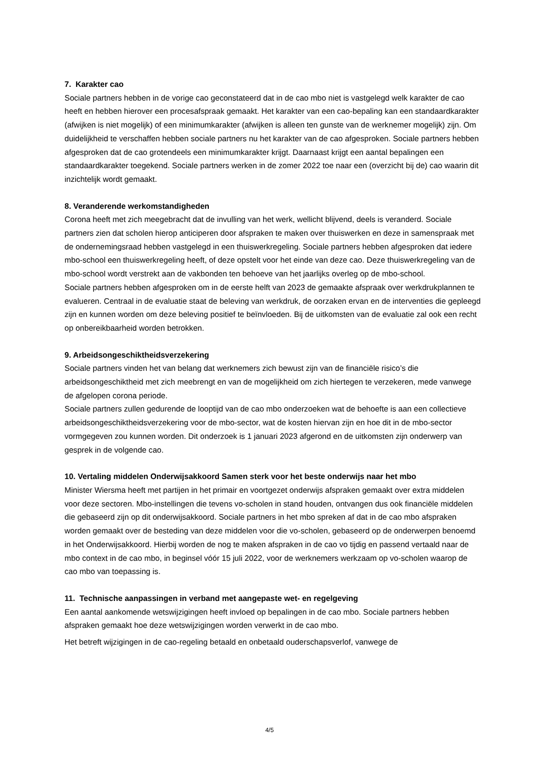7. Karakter cao
Sociale partners hebben in de vorige cao geconstateerd dat in de cao mbo niet is vastgelegd welk karakter de cao heeft en hebben hierover een procesafspraak gemaakt. Het karakter van een cao-bepaling kan een standaardkarakter (afwijken is niet mogelijk) of een minimumkarakter (afwijken is alleen ten gunste van de werknemer mogelijk) zijn. Om duidelijkheid te verschaffen hebben sociale partners nu het karakter van de cao afgesproken. Sociale partners hebben afgesproken dat de cao grotendeels een minimumkarakter krijgt. Daarnaast krijgt een aantal bepalingen een standaardkarakter toegekend. Sociale partners werken in de zomer 2022 toe naar een (overzicht bij de) cao waarin dit inzichtelijk wordt gemaakt.
8. Veranderende werkomstandigheden
Corona heeft met zich meegebracht dat de invulling van het werk, wellicht blijvend, deels is veranderd. Sociale partners zien dat scholen hierop anticiperen door afspraken te maken over thuiswerken en deze in samenspraak met de ondernemingsraad hebben vastgelegd in een thuiswerkregeling. Sociale partners hebben afgesproken dat iedere mbo-school een thuiswerkregeling heeft, of deze opstelt voor het einde van deze cao. Deze thuiswerkregeling van de mbo-school wordt verstrekt aan de vakbonden ten behoeve van het jaarlijks overleg op de mbo-school.
Sociale partners hebben afgesproken om in de eerste helft van 2023 de gemaakte afspraak over werkdrukplannen te evalueren. Centraal in de evaluatie staat de beleving van werkdruk, de oorzaken ervan en de interventies die gepleegd zijn en kunnen worden om deze beleving positief te beïnvloeden. Bij de uitkomsten van de evaluatie zal ook een recht op onbereikbaarheid worden betrokken.
9. Arbeidsongeschiktheidsverzekering
Sociale partners vinden het van belang dat werknemers zich bewust zijn van de financiële risico’s die arbeidsongeschiktheid met zich meebrengt en van de mogelijkheid om zich hiertegen te verzekeren, mede vanwege de afgelopen corona periode.
Sociale partners zullen gedurende de looptijd van de cao mbo onderzoeken wat de behoefte is aan een collectieve arbeidsongeschiktheidsverzekering voor de mbo-sector, wat de kosten hiervan zijn en hoe dit in de mbo-sector vormgegeven zou kunnen worden. Dit onderzoek is 1 januari 2023 afgerond en de uitkomsten zijn onderwerp van gesprek in de volgende cao.
10. Vertaling middelen Onderwijsakkoord Samen sterk voor het beste onderwijs naar het mbo
Minister Wiersma heeft met partijen in het primair en voortgezet onderwijs afspraken gemaakt over extra middelen voor deze sectoren. Mbo-instellingen die tevens vo-scholen in stand houden, ontvangen dus ook financiële middelen die gebaseerd zijn op dit onderwijsakkoord. Sociale partners in het mbo spreken af dat in de cao mbo afspraken worden gemaakt over de besteding van deze middelen voor die vo-scholen, gebaseerd op de onderwerpen benoemd in het Onderwijsakkoord. Hierbij worden de nog te maken afspraken in de cao vo tijdig en passend vertaald naar de mbo context in de cao mbo, in beginsel vóór 15 juli 2022, voor de werknemers werkzaam op vo-scholen waarop de cao mbo van toepassing is.
11. Technische aanpassingen in verband met aangepaste wet- en regelgeving
Een aantal aankomende wetswijzigingen heeft invloed op bepalingen in de cao mbo. Sociale partners hebben afspraken gemaakt hoe deze wetswijzigingen worden verwerkt in de cao mbo.
Het betreft wijzigingen in de cao-regeling betaald en onbetaald ouderschapsverlof, vanwege de
4/5